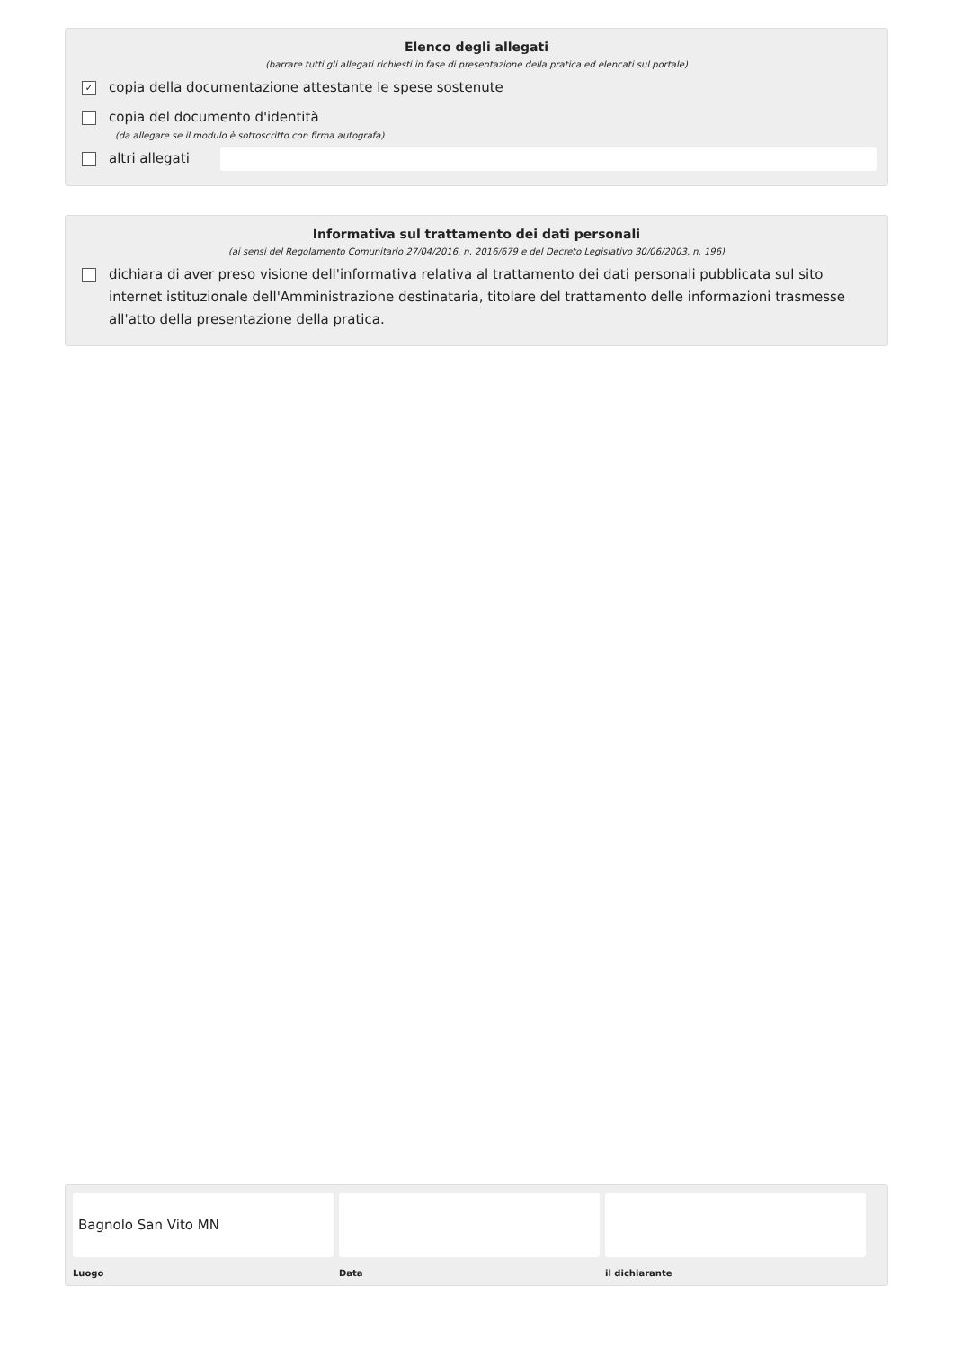Elenco degli allegati
(barrare tutti gli allegati richiesti in fase di presentazione della pratica ed elencati sul portale)
✓ copia della documentazione attestante le spese sostenute
copia del documento d'identità
(da allegare se il modulo è sottoscritto con firma autografa)
altri allegati
Informativa sul trattamento dei dati personali
(ai sensi del Regolamento Comunitario 27/04/2016, n. 2016/679 e del Decreto Legislativo 30/06/2003, n. 196)
dichiara di aver preso visione dell'informativa relativa al trattamento dei dati personali pubblicata sul sito internet istituzionale dell'Amministrazione destinataria, titolare del trattamento delle informazioni trasmesse all'atto della presentazione della pratica.
Bagnolo San Vito MN
Luogo
Data il dichiarante